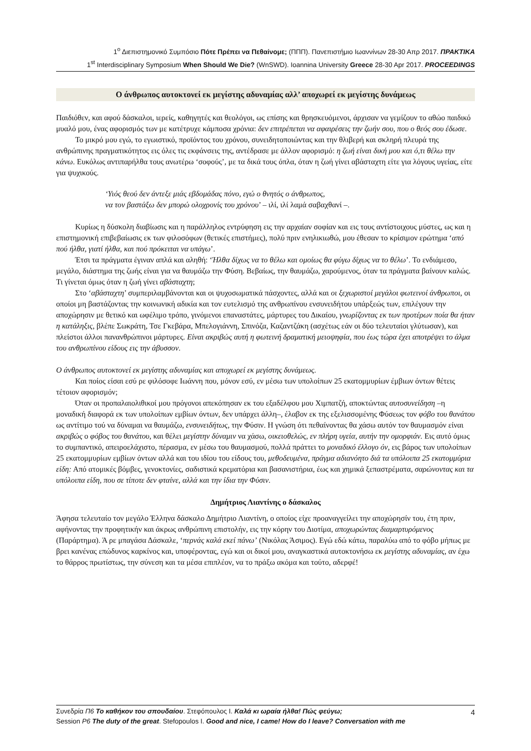1<sup>ο</sup> Διεπιστημονικό Συμπόσιο Πότε Πρέπει να Πεθαίνομε; (ΠΠΠ). Πανεπιστήμιο Ιωαννίνων 28-30 Απρ 2017. ΠΡΑΚΤΙΚΑ
1<sup>st</sup> Interdisciplinary Symposium When Should We Die? (WnSWD). Ioannina University Greece 28-30 Apr 2017. PROCEEDINGS
Ο άνθρωπος αυτοκτονεί εκ μεγίστης αδυναμίας αλλ’ αποχωρεί εκ μεγίστης δυνάμεως
Παιδιόθεν, και αφού δάσκαλοι, ιερείς, καθηγητές και θεολόγοι, ως επίσης και θρησκευόμενοι, άρχισαν να γεμίζουν το αθώο παιδικό μυαλό μου, ένας αφορισμός των με κατέτρυχε κάμποσα χρόνια: δεν επιτρέπεται να αφαιρέσεις την ζωήν σου, που ο θεός σου έδωσε.
Το μικρό μου εγώ, το εγωιστικό, προϊόντος του χρόνου, συνειδητοποιώντας και την θλιβερή και σκληρή πλευρά της ανθρώπινης πραγματικότητος εις όλες τις εκφάνσεις της, αντέδρασε με άλλον αφορισμό: η ζωή είναι δική μου και ό,τι θέλω την κάνω. Ευκόλως αντιπαρήλθα τους ανωτέρω ‘σοφούς’, με τα δικά τους όπλα, όταν η ζωή γίνει αβάσταχτη είτε για λόγους υγείας, είτε για ψυχικούς.
‘Υιός θεού δεν άντεξε μιάς εβδομάδας πόνο, εγώ ο θνητός ο άνθρωπος,
να τον βαστάξω δεν μπορώ ολοχρονίς του χρόνου’ – ιλί, ιλί λαμά σαβαχθανί –.
Κυρίως η δύσκολη διαβίωσις και η παράλληλος εντρύφηση εις την αρχαίαν σοφίαν και εις τους αντίστοιχους μύστες, ως και η επιστημονική επιβεβαίωσις εκ των φιλοσόφων (θετικές επιστήμες), πολύ πριν ενηλικιωθώ, μου έθεσαν το κρίσιμον ερώτημα ‘από πού ήλθα, γιατί ήλθα, και πού πρόκειται να υπάγω’.
Έτσι τα πράγματα έγιναν απλά και αληθή: ‘Ήλθα δίχως να το θέλω και ομοίως θα φύγω δίχως να το θέλω’. Το ενδιάμεσο, μεγάλο, διάστημα της ζωής είναι για να θαυμάζω την Φύση. Βεβαίως, την θαυμάζω, χαρούμενος, όταν τα πράγματα βαίνουν καλώς. Τι γίνεται όμως όταν η ζωή γίνει αβάσταχτη;
Στο ‘αβάσταχτη’ συμπεριλαμβάνονται και οι ψυχοσωματικά πάσχοντες, αλλά και οι ξεχωριστοί μεγάλοι φωτεινοί άνθρωποι, οι οποίοι μη βαστάζοντας την κοινωνική αδικία και τον ευτελισμό της ανθρωπίνου ενσυνειδήτου υπάρξεώς των, επιλέγουν την αποχώρησιν με θετικό και ωφέλιμο τρόπο, γινόμενοι επαναστάτες, μάρτυρες του Δικαίου, γνωρίζοντας εκ των προτέρων ποία θα ήταν η κατάληξις, βλέπε Σωκράτη, Τσε Γκεβάρα, Μπελογιάννη, Σπινόζα, Καζαντζάκη (ασχέτως εάν οι δύο τελευταίοι γλύτωσαν), και πλείστοι άλλοι πανανθρώπινοι μάρτυρες. Είναι ακριβώς αυτή η φωτεινή δραματική μειοψηφία, που έως τώρα έχει αποτρέψει το άλμα του ανθρωπίνου είδους εις την άβυσσον.
Ο άνθρωπος αυτοκτονεί εκ μεγίστης αδυναμίας και αποχωρεί εκ μεγίστης δυνάμεως.
Και ποίος είσαι εσύ ρε φιλόσοφε Ιωάννη που, μόνον εσύ, εν μέσω των υπολοίπων 25 εκατομμυρίων έμβιων όντων θέτεις τέτοιον αφορισμόν;
Όταν οι προπαλαιολιθικοί μου πρόγονοι απεκόπησαν εκ του εξαδέλφου μου Χιμπατζή, αποκτώντας αυτοσυνείδηση –η μοναδική διαφορά εκ των υπολοίπων εμβίων όντων, δεν υπάρχει άλλη–, έλαβον εκ της εξελισσομένης Φύσεως τον φόβο του θανάτου ως αντίτιμο τού να δύναμαι να θαυμάζω, ενσυνειδήτως, την Φύσιν. Η γνώση ότι πεθαίνοντας θα χάσω αυτόν τον θαυμασμόν είναι ακριβώς ο φόβος του θανάτου, και θέλει μεγίστην δύναμιν να χάσω, οικειοθελώς, εν πλήρη υγεία, αυτήν την ομορφιάν. Εις αυτό όμως το συμπαντικό, απειροελάχιστο, πέρασμα, εν μέσω του θαυμασμού, πολλά πράττει το μοναδικό έλλογο όν, εις βάρος των υπολοίπων 25 εκατομμυρίων εμβίων όντων αλλά και του ιδίου του είδους του, μεθοδευμένα, πράγμα αδιανόητο διά τα υπόλοιπα 25 εκατομμύρια είδη: Από ατομικές βόμβες, γενοκτονίες, σαδιστικά κρεματόρια και βασανιστήρια, έως και χημικά ξεπαστρέματα, σαρώνοντας και τα υπόλοιπα είδη, που σε τίποτε δεν φταίνε, αλλά και την ίδια την Φύσιν.
Δημήτριος Λιαντίνης ο δάσκαλος
Άφησα τελευταίο τον μεγάλο Έλληνα δάσκαλο Δημήτριο Λιαντίνη, ο οποίος είχε προαναγγείλει την αποχώρησίν του, έτη πριν, αφήνοντας την προφητικήν και άκρως ανθρώπινη επιστολήν, εις την κόρην του Διοτίμα, αποχωρώντας διαμαρτυρόμενος (Παράρτημα). Ά ρε μπαγάσα Δάσκαλε, ‘περνάς καλά εκεί πάνω’ (Νικόλας Άσιμος). Εγώ εδώ κάτω, παραλύω από το φόβο μήπως με βρει κανένας επώδυνος καρκίνος και, υποφέροντας, εγώ και οι δικοί μου, αναγκαστικά αυτοκτονήσω εκ μεγίστης αδυναμίας, αν έχω το θάρρος πρωτίστως, την σύνεση και τα μέσα επιπλέον, να το πράξω ακόμα και τούτο, αδερφέ!
Συνεδρία Π6 Το καθήκον του σπουδαίου. Στεφόπουλος Ι. Καλά κι ωραία ήλθα! Πώς φεύγω;
Session P6 The duty of the great. Stefopoulos I. Good and nice, I came! How do I leave? Conversation with me 4